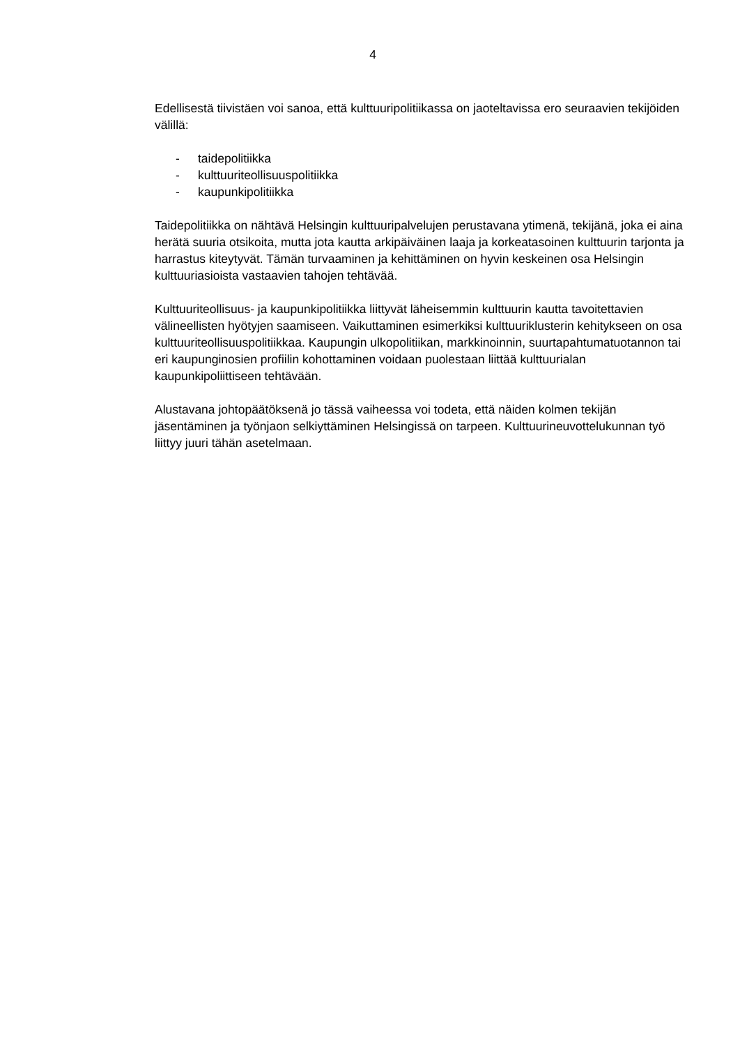4
Edellisestä tiivistäen voi sanoa, että kulttuuripolitiikassa on jaoteltavissa ero seuraavien tekijöiden välillä:
- taidepolitiikka
- kulttuuriteollisuuspolitiikka
- kaupunkipolitiikka
Taidepolitiikka on nähtävä Helsingin kulttuuripalvelujen perustavana ytimenä, tekijänä, joka ei aina herätä suuria otsikoita, mutta jota kautta arkipäiväinen laaja ja korkeatasoinen kulttuurin tarjonta ja harrastus kiteytyvät. Tämän turvaaminen ja kehittäminen on hyvin keskeinen osa Helsingin kulttuuriasioista vastaavien tahojen tehtävää.
Kulttuuriteollisuus- ja kaupunkipolitiikka liittyvät läheisemmin kulttuurin kautta tavoitettavien välineellisten hyötyjen saamiseen. Vaikuttaminen esimerkiksi kulttuuriklusterin kehitykseen on osa kulttuuriteollisuuspolitiikkaa. Kaupungin ulkopolitiikan, markkinoinnin, suurtapahtumatuotannon tai eri kaupunginosien profiilin kohottaminen voidaan puolestaan liittää kulttuurialan kaupunkipoliittiseen tehtävään.
Alustavana johtopäätöksenä jo tässä vaiheessa voi todeta, että näiden kolmen tekijän jäsentäminen ja työnjaon selkiyttäminen Helsingissä on tarpeen. Kulttuurineuvottelukunnan työ liittyy juuri tähän asetelmaan.